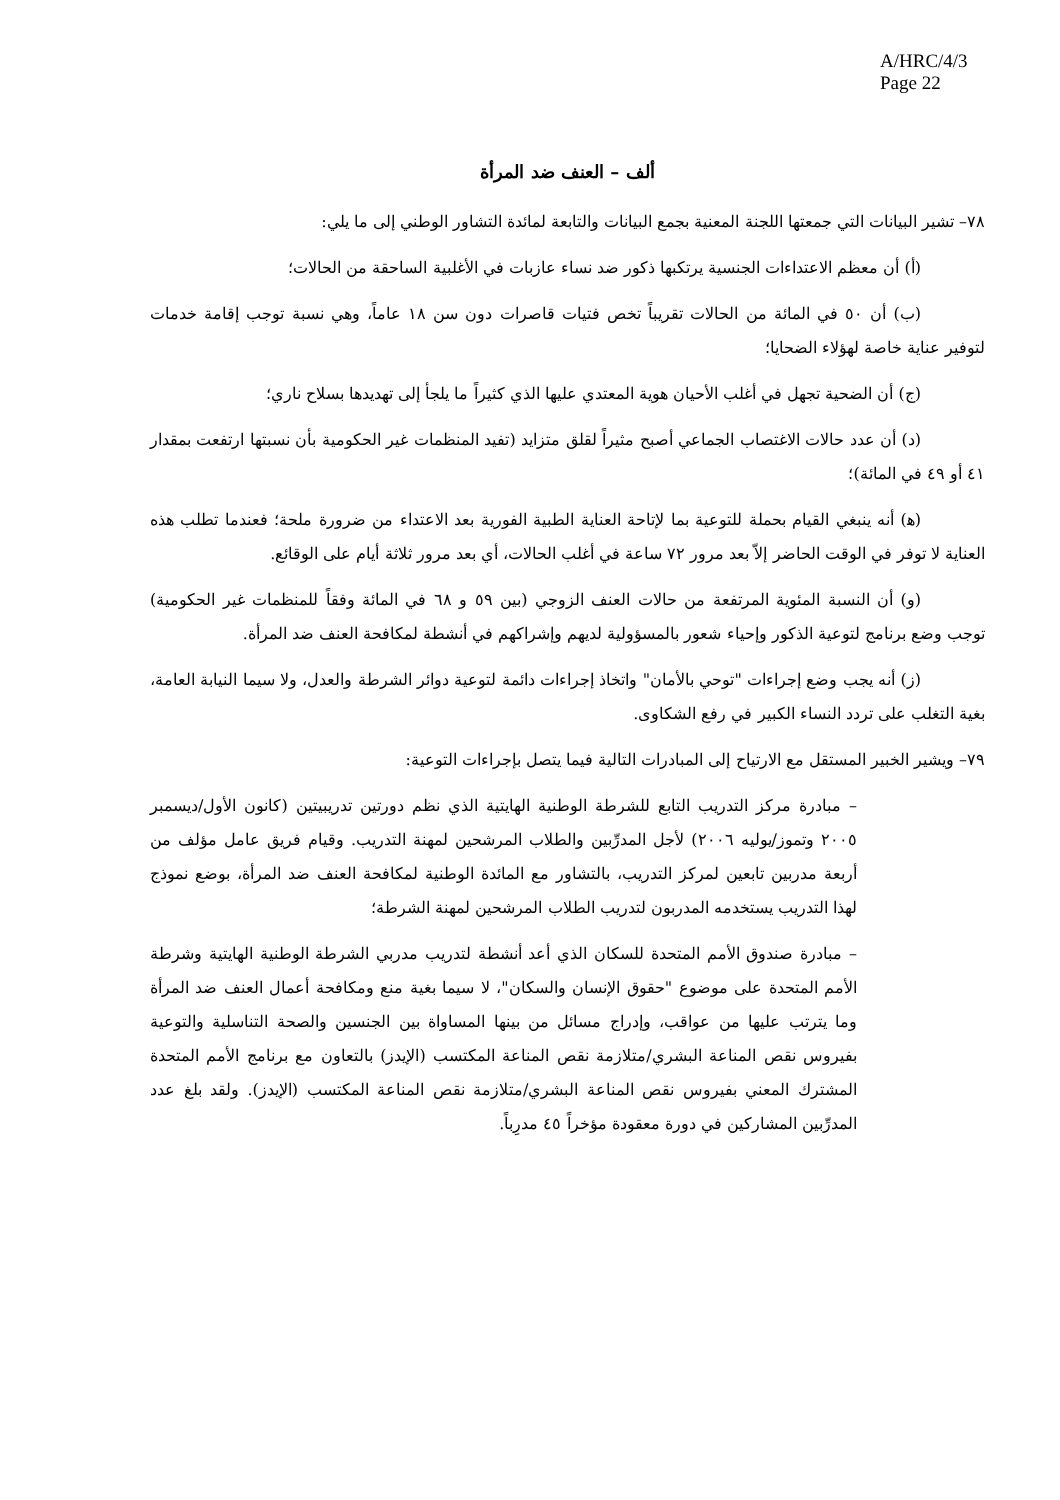A/HRC/4/3
Page 22
ألف – العنف ضد المرأة
٧٨– تشير البيانات التي جمعتها اللجنة المعنية بجمع البيانات والتابعة لمائدة التشاور الوطني إلى ما يلي:
(أ) أن معظم الاعتداءات الجنسية يرتكبها ذكور ضد نساء عازبات في الأغلبية الساحقة من الحالات؛
(ب) أن ٥٠ في المائة من الحالات تقريباً تخص فتيات قاصرات دون سن ١٨ عاماً، وهي نسبة توجب إقامة خدمات لتوفير عناية خاصة لهؤلاء الضحايا؛
(ج) أن الضحية تجهل في أغلب الأحيان هوية المعتدي عليها الذي كثيراً ما يلجأ إلى تهديدها بسلاح ناري؛
(د) أن عدد حالات الاغتصاب الجماعي أصبح مثيراً لقلق متزايد (تفيد المنظمات غير الحكومية بأن نسبتها ارتفعت بمقدار ٤١ أو ٤٩ في المائة)؛
(ﻫ) أنه ينبغي القيام بحملة للتوعية بما لإتاحة العناية الطبية الفورية بعد الاعتداء من ضرورة ملحة؛ فعندما تطلب هذه العناية لا توفر في الوقت الحاضر إلاّ بعد مرور ٧٢ ساعة في أغلب الحالات، أي بعد مرور ثلاثة أيام على الوقائع.
(و) أن النسبة المئوية المرتفعة من حالات العنف الزوجي (بين ٥٩ و ٦٨ في المائة وفقاً للمنظمات غير الحكومية) توجب وضع برنامج لتوعية الذكور وإحياء شعور بالمسؤولية لديهم وإشراكهم في أنشطة لمكافحة العنف ضد المرأة.
(ز) أنه يجب وضع إجراءات "توحي بالأمان" واتخاذ إجراءات دائمة لتوعية دوائر الشرطة والعدل، ولا سيما النيابة العامة، بغية التغلب على تردد النساء الكبير في رفع الشكاوى.
٧٩– ويشير الخبير المستقل مع الارتياح إلى المبادرات التالية فيما يتصل بإجراءات التوعية:
– مبادرة مركز التدريب التابع للشرطة الوطنية الهايتية الذي نظم دورتين تدريبيتين (كانون الأول/ديسمبر ٢٠٠٥ وتموز/يوليه ٢٠٠٦) لأجل المدرِّبين والطلاب المرشحين لمهنة التدريب. وقيام فريق عامل مؤلف من أربعة مدربين تابعين لمركز التدريب، بالتشاور مع المائدة الوطنية لمكافحة العنف ضد المرأة، بوضع نموذج لهذا التدريب يستخدمه المدربون لتدريب الطلاب المرشحين لمهنة الشرطة؛
– مبادرة صندوق الأمم المتحدة للسكان الذي أعد أنشطة لتدريب مدربي الشرطة الوطنية الهايتية وشرطة الأمم المتحدة على موضوع "حقوق الإنسان والسكان"، لا سيما بغية منع ومكافحة أعمال العنف ضد المرأة وما يترتب عليها من عواقب، وإدراج مسائل من بينها المساواة بين الجنسين والصحة التناسلية والتوعية بفيروس نقص المناعة البشري/متلازمة نقص المناعة المكتسب (الإيدز) بالتعاون مع برنامج الأمم المتحدة المشترك المعني بفيروس نقص المناعة البشري/متلازمة نقص المناعة المكتسب (الإيدز). ولقد بلغ عدد المدرِّبين المشاركين في دورة معقودة مؤخراً ٤٥ مدرِباً.